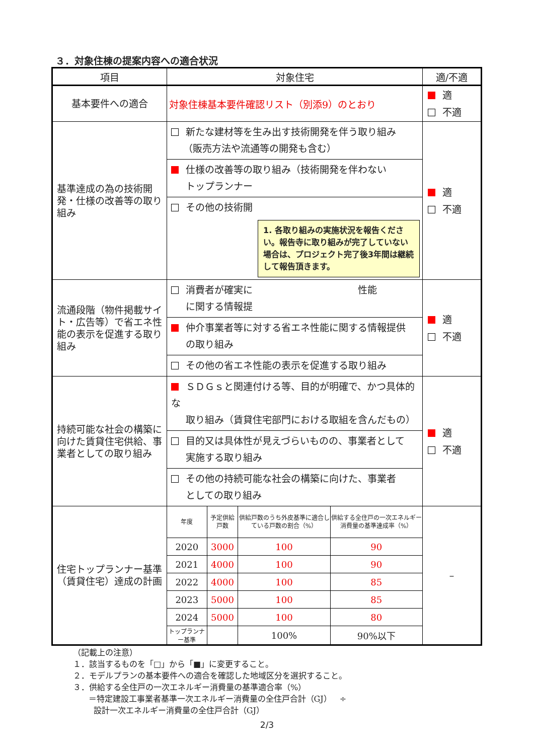３．対象住棟の提案内容への適合状況
| 項目 | 対象住宅 | 適/不適 |
| --- | --- | --- |
| 基本要件への適合 | 対象住棟基本要件確認リスト（別添9）のとおり | 適 不適 |
| 基準達成の為の技術開発・仕様の改善等の取り組み | 新たな建材等を生み出す技術開発を伴う取り組み （販売方法や流通等の開発も含む） 仕様の改善等の取り組み（技術開発を伴わない トップランナー その他の技術開 1. 各取り組みの実施状況を報告ください。報告寺に取り組みが完了していない場合は、プロジェクト完了後3年間は継続して報告頂きます。 | 適 不適 |
| 流通段階（物件掲載サイト・広告等）で省エネ性能の表示を促進する取り組み | 消費者が確実に 性能 に関する情報提 仲介事業者等に対する省エネ性能に関する情報提供 の取り組み その他の省エネ性能の表示を促進する取り組み | 適 不適 |
| 持続可能な社会の構築に向けた賃貸住宅供給、事業者としての取り組み | ＳＤＧｓと関連付ける等、目的が明確で、かつ具体的な 取り組み（賃貸住宅部門における取組を含んだもの） 目的又は具体性が見えづらいものの、事業者として 実施する取り組み その他の持続可能な社会の構築に向けた、事業者 としての取り組み | 適 不適 |
| 住宅トップランナー基準（賃貸住宅）達成の計画 | / 年度 / 予定供給戸数 / 供給戸数のうち外皮基準に適合している戸数の割合（%） / 供給する全住戸の一次エネルギー消費量の基準達成率（%） / / 2020 / 3000 / 100 / 90 / / 2021 / 4000 / 100 / 90 / / 2022 / 4000 / 100 / 85 / / 2023 / 5000 / 100 / 85 / / 2024 / 5000 / 100 / 80 / / トップランナー基準 / / 100% / 90%以下 / | – |
（記載上の注意）
１．該当するものを「□」から「■」に変更すること。
２．モデルプランの基本要件への適合を確認した地域区分を選択すること。
３．供給する全住戸の一次エネルギー消費量の基準適合率（%）
＝特定建設工事業者基準一次エネルギー消費量の全住戸合計（GJ）　÷
設計一次エネルギー消費量の全住戸合計（GJ）
2/3